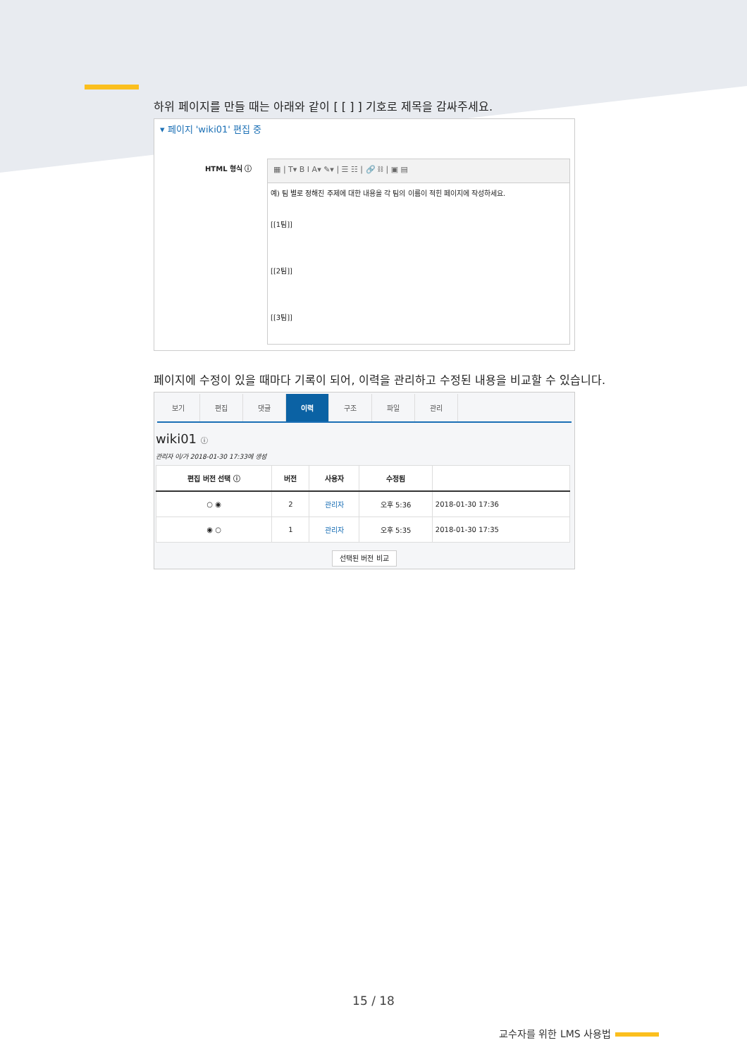하위 페이지를 만들 때는 아래와 같이 [ [ ] ] 기호로 제목을 감싸주세요.
▾ 페이지 'wiki01' 편집 중
HTML 형식 ⓘ
▦ | T▾ B I A▾ ✎▾ | ☰ ☷ | 🔗 ⛓ | ▣ ▤
예) 팀 별로 정해진 주제에 대한 내용을 각 팀의 이름이 적힌 페이지에 작성하세요.
[[1팀]]
[[2팀]]
[[3팀]]
페이지에 수정이 있을 때마다 기록이 되어, 이력을 관리하고 수정된 내용을 비교할 수 있습니다.
보기 편집 댓글 이력 구조 파일 관리
wiki01 ⓘ
관리자 이/가 2018-01-30 17:33에 생성
| 편집 버전 선택 ⓘ | 버전 | 사용자 | 수정됨 | |
| --- | --- | --- | --- | --- |
| ○ ◉ | 2 | 관리자 | 오후 5:36 | 2018-01-30 17:36 |
| ◉ ○ | 1 | 관리자 | 오후 5:35 | 2018-01-30 17:35 |
선택된 버전 비교
15 / 18
교수자를 위한 LMS 사용법